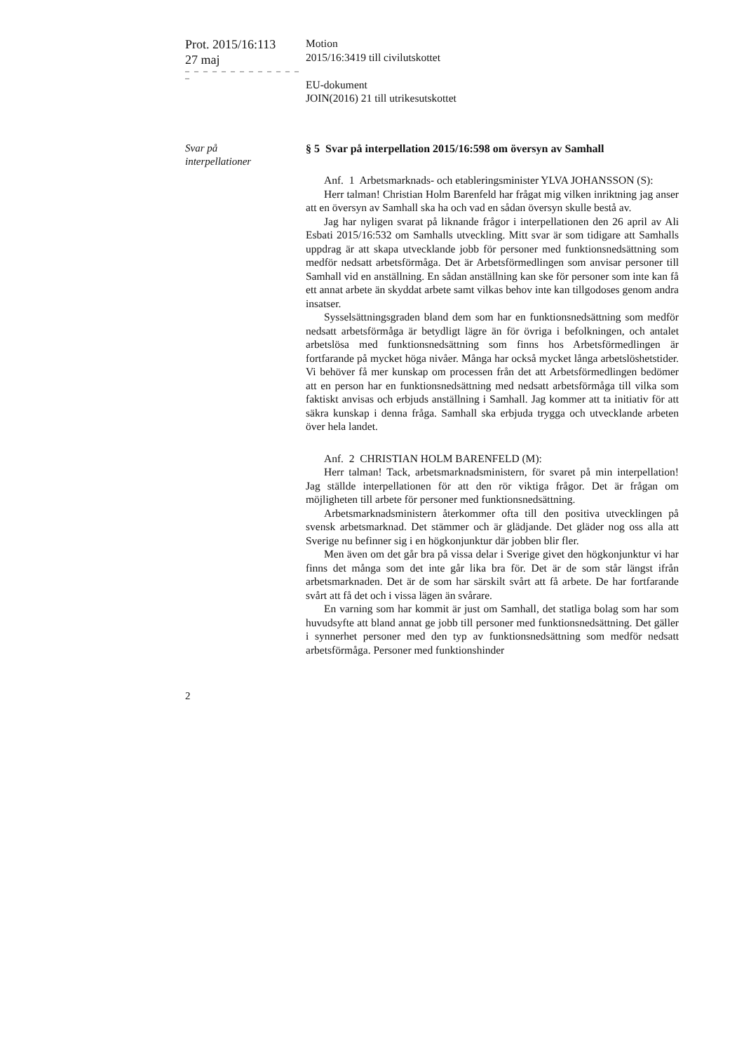Prot. 2015/16:113
27 maj
– – – – – – – – – – – – – –
Motion
2015/16:3419 till civilutskottet
EU-dokument
JOIN(2016) 21 till utrikesutskottet
Svar på
interpellationer
§ 5 Svar på interpellation 2015/16:598 om översyn av Samhall
Anf. 1 Arbetsmarknads- och etableringsminister YLVA JOHANSSON (S):
Herr talman! Christian Holm Barenfeld har frågat mig vilken inriktning jag anser att en översyn av Samhall ska ha och vad en sådan översyn skulle bestå av.
Jag har nyligen svarat på liknande frågor i interpellationen den 26 april av Ali Esbati 2015/16:532 om Samhalls utveckling. Mitt svar är som tidigare att Samhalls uppdrag är att skapa utvecklande jobb för personer med funktionsnedsättning som medför nedsatt arbetsförmåga. Det är Arbetsförmedlingen som anvisar personer till Samhall vid en anställning. En sådan anställning kan ske för personer som inte kan få ett annat arbete än skyddat arbete samt vilkas behov inte kan tillgodoses genom andra insatser.
Sysselsättningsgraden bland dem som har en funktionsnedsättning som medför nedsatt arbetsförmåga är betydligt lägre än för övriga i befolkningen, och antalet arbetslösa med funktionsnedsättning som finns hos Arbetsförmedlingen är fortfarande på mycket höga nivåer. Många har också mycket långa arbetslöshetstider. Vi behöver få mer kunskap om processen från det att Arbetsförmedlingen bedömer att en person har en funktionsnedsättning med nedsatt arbetsförmåga till vilka som faktiskt anvisas och erbjuds anställning i Samhall. Jag kommer att ta initiativ för att säkra kunskap i denna fråga. Samhall ska erbjuda trygga och utvecklande arbeten över hela landet.
Anf. 2 CHRISTIAN HOLM BARENFELD (M):
Herr talman! Tack, arbetsmarknadsministern, för svaret på min interpellation! Jag ställde interpellationen för att den rör viktiga frågor. Det är frågan om möjligheten till arbete för personer med funktionsnedsättning.
Arbetsmarknadsministern återkommer ofta till den positiva utvecklingen på svensk arbetsmarknad. Det stämmer och är glädjande. Det gläder nog oss alla att Sverige nu befinner sig i en högkonjunktur där jobben blir fler.
Men även om det går bra på vissa delar i Sverige givet den högkonjunktur vi har finns det många som det inte går lika bra för. Det är de som står längst ifrån arbetsmarknaden. Det är de som har särskilt svårt att få arbete. De har fortfarande svårt att få det och i vissa lägen än svårare.
En varning som har kommit är just om Samhall, det statliga bolag som har som huvudsyfte att bland annat ge jobb till personer med funktionsnedsättning. Det gäller i synnerhet personer med den typ av funktionsnedsättning som medför nedsatt arbetsförmåga. Personer med funktionshinder
2